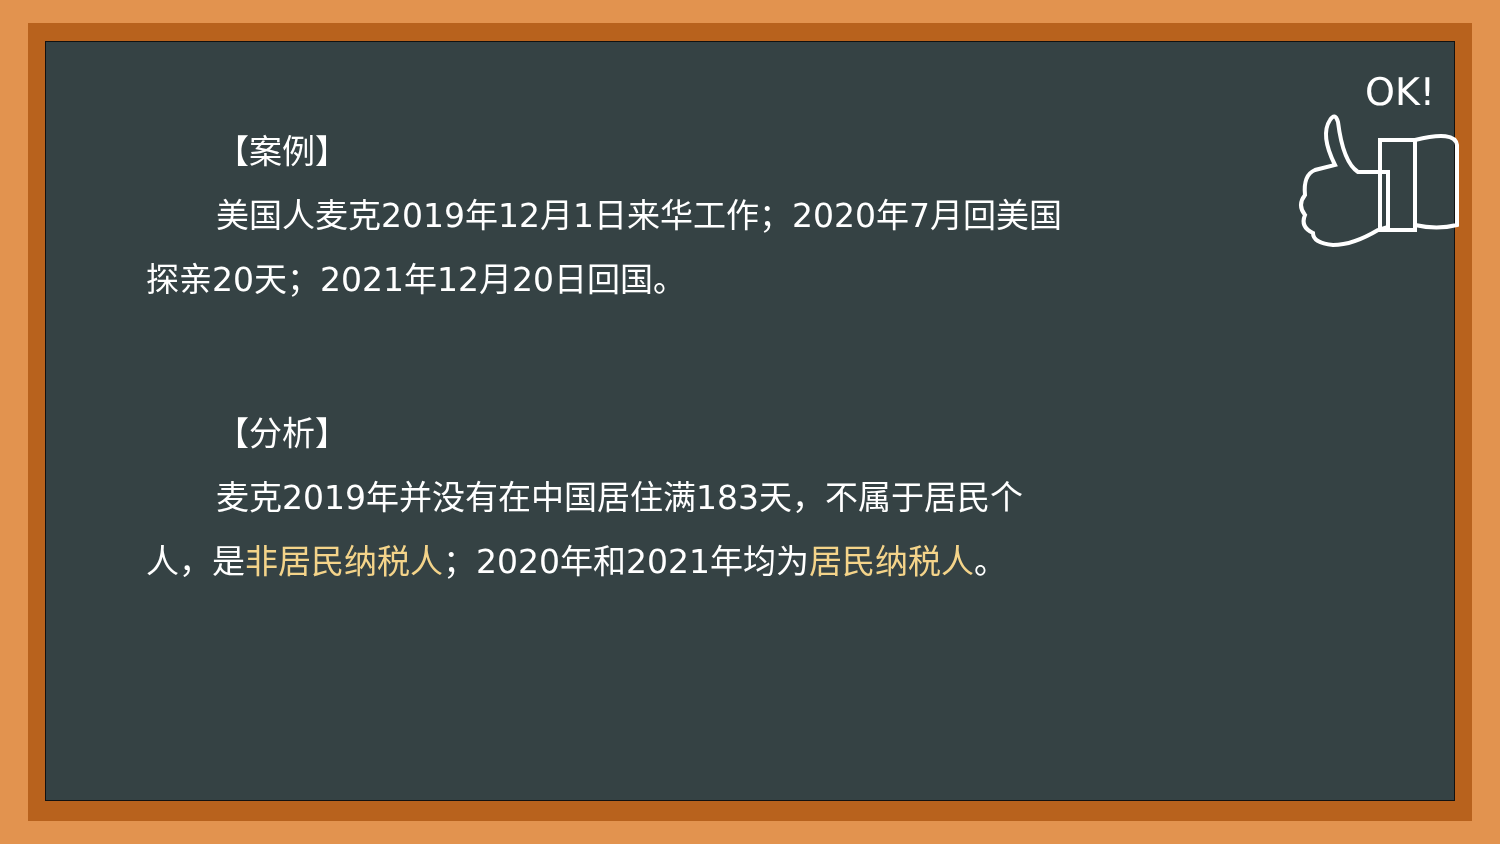OK!
【案例】
美国人麦克2019年12月1日来华工作；2020年7月回美国探亲20天；2021年12月20日回国。
【分析】
麦克2019年并没有在中国居住满183天，不属于居民个人，是非居民纳税人；2020年和2021年均为居民纳税人。